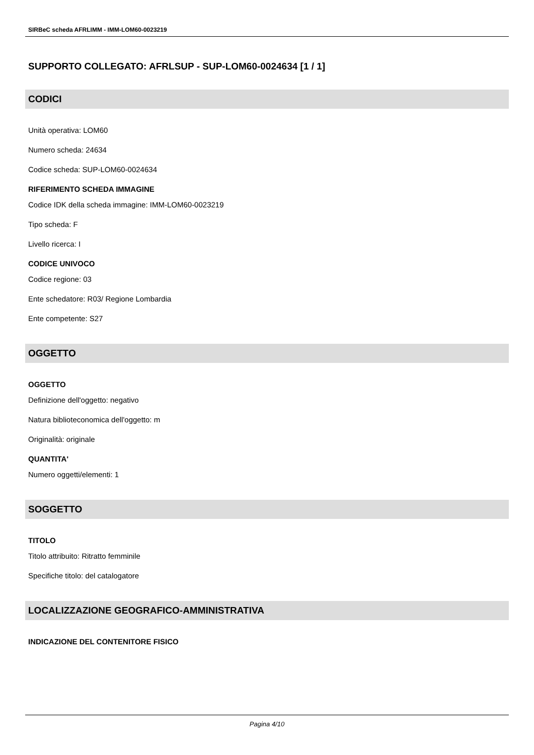SIRBeC scheda AFRLIMM - IMM-LOM60-0023219
SUPPORTO COLLEGATO: AFRLSUP - SUP-LOM60-0024634 [1 / 1]
CODICI
Unità operativa: LOM60
Numero scheda: 24634
Codice scheda: SUP-LOM60-0024634
RIFERIMENTO SCHEDA IMMAGINE
Codice IDK della scheda immagine: IMM-LOM60-0023219
Tipo scheda: F
Livello ricerca: I
CODICE UNIVOCO
Codice regione: 03
Ente schedatore: R03/ Regione Lombardia
Ente competente: S27
OGGETTO
OGGETTO
Definizione dell'oggetto: negativo
Natura biblioteconomica dell'oggetto: m
Originalità: originale
QUANTITA'
Numero oggetti/elementi: 1
SOGGETTO
TITOLO
Titolo attribuito: Ritratto femminile
Specifiche titolo: del catalogatore
LOCALIZZAZIONE GEOGRAFICO-AMMINISTRATIVA
INDICAZIONE DEL CONTENITORE FISICO
Pagina 4/10